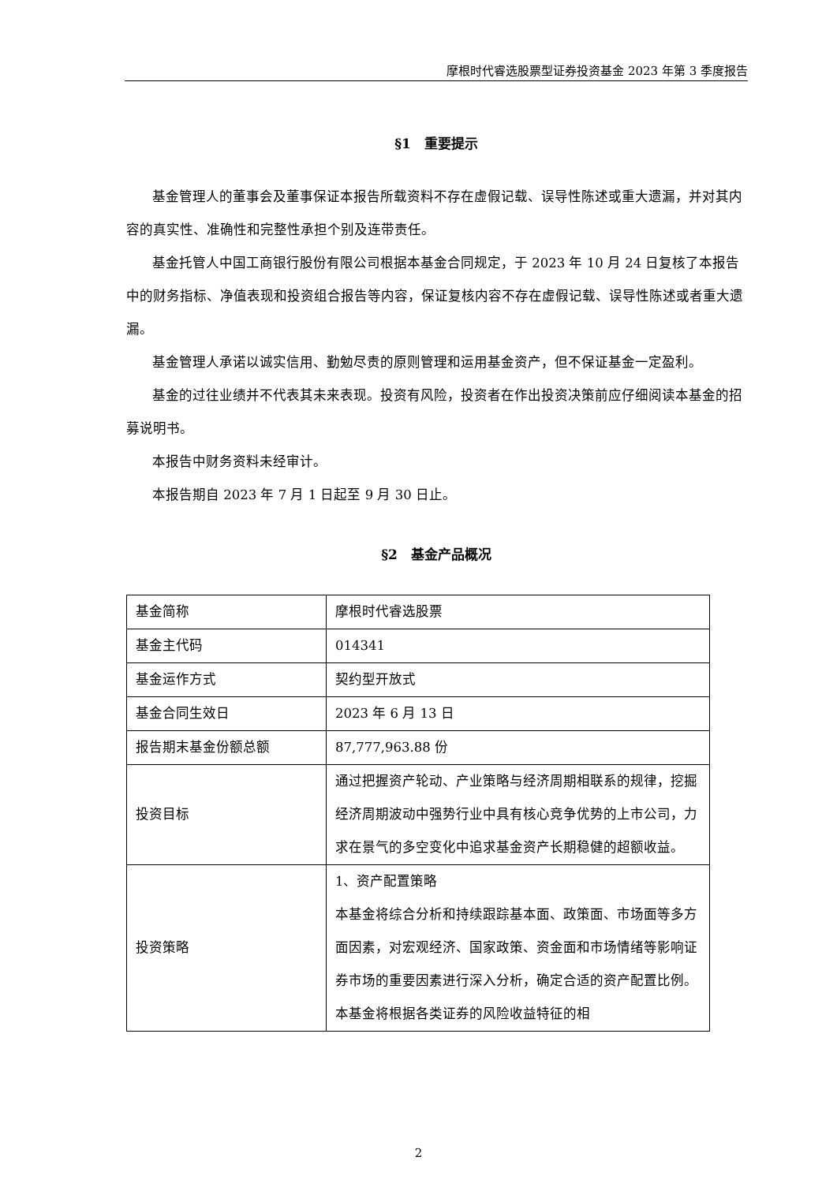摩根时代睿选股票型证券投资基金 2023 年第 3 季度报告
§1　重要提示
基金管理人的董事会及董事保证本报告所载资料不存在虚假记载、误导性陈述或重大遗漏，并对其内容的真实性、准确性和完整性承担个别及连带责任。
基金托管人中国工商银行股份有限公司根据本基金合同规定，于 2023 年 10 月 24 日复核了本报告中的财务指标、净值表现和投资组合报告等内容，保证复核内容不存在虚假记载、误导性陈述或者重大遗漏。
基金管理人承诺以诚实信用、勤勉尽责的原则管理和运用基金资产，但不保证基金一定盈利。
基金的过往业绩并不代表其未来表现。投资有风险，投资者在作出投资决策前应仔细阅读本基金的招募说明书。
本报告中财务资料未经审计。
本报告期自 2023 年 7 月 1 日起至 9 月 30 日止。
§2　基金产品概况
| 基金简称 | 摩根时代睿选股票 |
| 基金主代码 | 014341 |
| 基金运作方式 | 契约型开放式 |
| 基金合同生效日 | 2023 年 6 月 13 日 |
| 报告期末基金份额总额 | 87,777,963.88 份 |
| 投资目标 | 通过把握资产轮动、产业策略与经济周期相联系的规律，挖掘经济周期波动中强势行业中具有核心竞争优势的上市公司，力求在景气的多空变化中追求基金资产长期稳健的超额收益。 |
| 投资策略 | 1、资产配置策略 本基金将综合分析和持续跟踪基本面、政策面、市场面等多方面因素，对宏观经济、国家政策、资金面和市场情绪等影响证券市场的重要因素进行深入分析，确定合适的资产配置比例。本基金将根据各类证券的风险收益特征的相 |
2